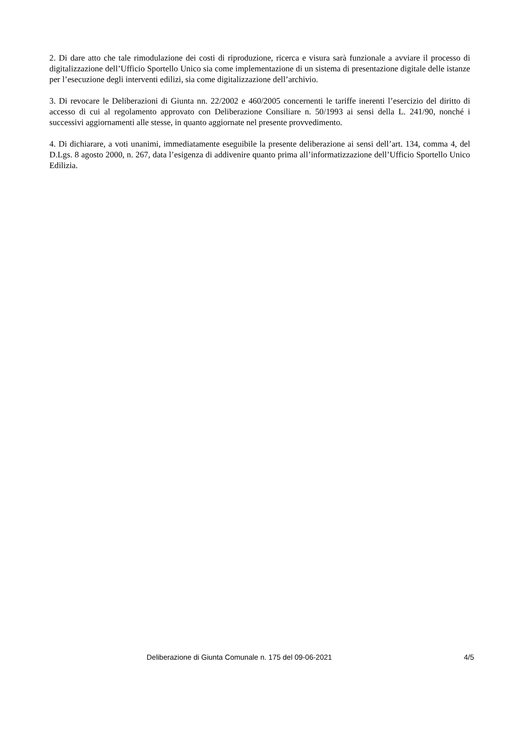2. Di dare atto che tale rimodulazione dei costi di riproduzione, ricerca e visura sarà funzionale a avviare il processo di digitalizzazione dell’Ufficio Sportello Unico sia come implementazione di un sistema di presentazione digitale delle istanze per l’esecuzione degli interventi edilizi, sia come digitalizzazione dell’archivio.
3. Di revocare le Deliberazioni di Giunta nn. 22/2002 e 460/2005 concernenti le tariffe inerenti l’esercizio del diritto di accesso di cui al regolamento approvato con Deliberazione Consiliare n. 50/1993 ai sensi della L. 241/90, nonché i successivi aggiornamenti alle stesse, in quanto aggiornate nel presente provvedimento.
4. Di dichiarare, a voti unanimi, immediatamente eseguibile la presente deliberazione ai sensi dell’art. 134, comma 4, del D.Lgs. 8 agosto 2000, n. 267, data l’esigenza di addivenire quanto prima all’informatizzazione dell’Ufficio Sportello Unico Edilizia.
Deliberazione di Giunta Comunale n. 175 del 09-06-2021 4/5